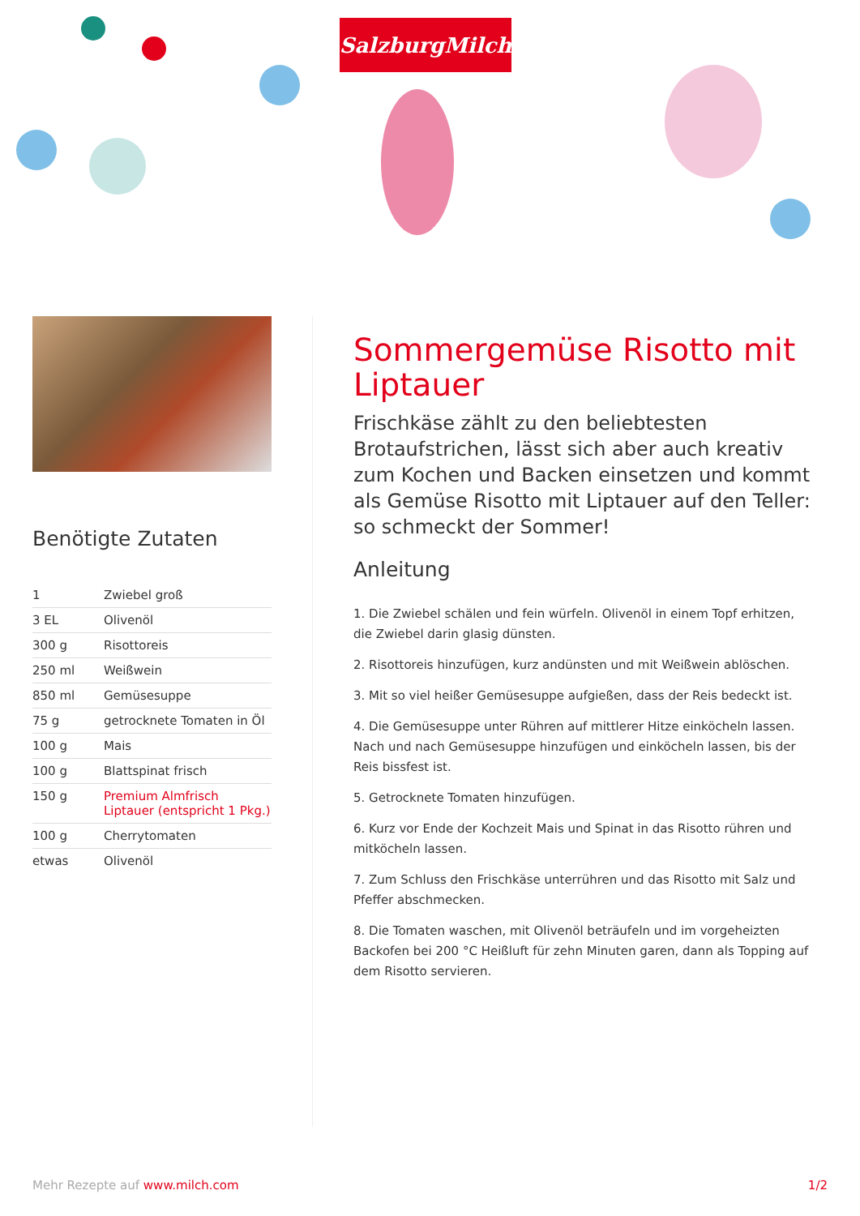SalzburgMilch
Benötigte Zutaten
| 1 | Zwiebel groß |
| 3 EL | Olivenöl |
| 300 g | Risottoreis |
| 250 ml | Weißwein |
| 850 ml | Gemüsesuppe |
| 75 g | getrocknete Tomaten in Öl |
| 100 g | Mais |
| 100 g | Blattspinat frisch |
| 150 g | Premium Almfrisch Liptauer (entspricht 1 Pkg.) |
| 100 g | Cherrytomaten |
| etwas | Olivenöl |
Sommergemüse Risotto mit Liptauer
Frischkäse zählt zu den beliebtesten Brotaufstrichen, lässt sich aber auch kreativ zum Kochen und Backen einsetzen und kommt als Gemüse Risotto mit Liptauer auf den Teller: so schmeckt der Sommer!
Anleitung
1. Die Zwiebel schälen und fein würfeln. Olivenöl in einem Topf erhitzen, die Zwiebel darin glasig dünsten.
2. Risottoreis hinzufügen, kurz andünsten und mit Weißwein ablöschen.
3. Mit so viel heißer Gemüsesuppe aufgießen, dass der Reis bedeckt ist.
4. Die Gemüsesuppe unter Rühren auf mittlerer Hitze einköcheln lassen. Nach und nach Gemüsesuppe hinzufügen und einköcheln lassen, bis der Reis bissfest ist.
5. Getrocknete Tomaten hinzufügen.
6. Kurz vor Ende der Kochzeit Mais und Spinat in das Risotto rühren und mitköcheln lassen.
7. Zum Schluss den Frischkäse unterrühren und das Risotto mit Salz und Pfeffer abschmecken.
8. Die Tomaten waschen, mit Olivenöl beträufeln und im vorgeheizten Backofen bei 200 °C Heißluft für zehn Minuten garen, dann als Topping auf dem Risotto servieren.
Mehr Rezepte auf www.milch.com 1/2